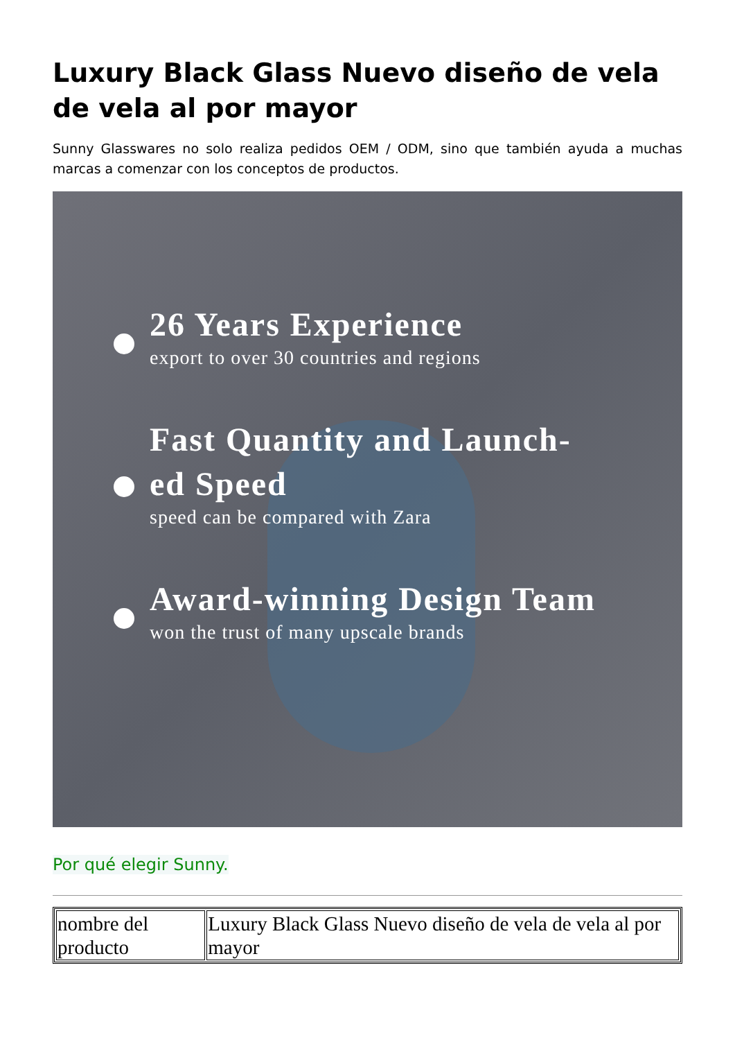Luxury Black Glass Nuevo diseño de vela de vela al por mayor
Sunny Glasswares no solo realiza pedidos OEM / ODM, sino que también ayuda a muchas marcas a comenzar con los conceptos de productos.
26 Years Experience
export to over 30 countries and regions
Fast Quantity and Launch-
ed Speed
speed can be compared with Zara
Award-winning Design Team
won the trust of many upscale brands
Por qué elegir Sunny.
| nombre del producto | Luxury Black Glass Nuevo diseño de vela de vela al por mayor |